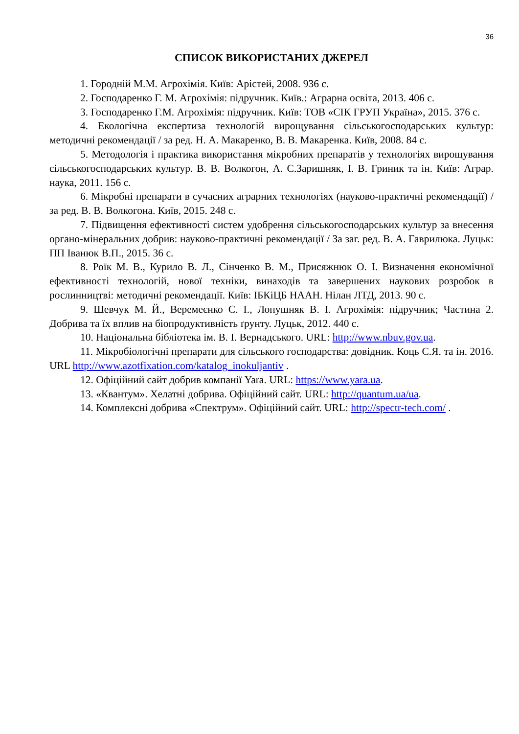36
СПИСОК ВИКОРИСТАНИХ ДЖЕРЕЛ
1. Городній М.М. Агрохімія. Київ: Арістей, 2008. 936 с.
2. Господаренко Г. М. Агрохімія: підручник. Київ.: Аграрна освіта, 2013. 406 с.
3. Господаренко Г.М. Агрохімія: підручник. Київ: ТОВ «СІК ГРУП Україна», 2015. 376 с.
4. Екологічна експертиза технологій вирощування сільськогосподарських культур: методичні рекомендації / за ред. Н. А. Макаренко, В. В. Макаренка. Київ, 2008. 84 с.
5. Методологія і практика використання мікробних препаратів у технологіях вирощування сільськогосподарських культур. В. В. Волкогон, А. С.Заришняк, І. В. Гриник та ін. Київ: Аграр. наука, 2011. 156 с.
6. Мікробні препарати в сучасних аграрних технологіях (науково-практичні рекомендації) / за ред. В. В. Волкогона. Київ, 2015. 248 с.
7. Підвищення ефективності систем удобрення сільськогосподарських культур за внесення органо-мінеральних добрив: науково-практичні рекомендації / За заг. ред. В. А. Гаврилюка. Луцьк: ПП Іванюк В.П., 2015. 36 с.
8. Роїк М. В., Курило В. Л., Сінченко В. М., Присяжнюк О. І. Визначення економічної ефективності технологій, нової техніки, винаходів та завершених наукових розробок в рослинництві: методичні рекомендації. Київ: ІБКіЦБ НААН. Нілан ЛТД, 2013. 90 с.
9. Шевчук М. Й., Веремеєнко С. І., Лопушняк В. І. Агрохімія: підручник; Частина 2. Добрива та їх вплив на біопродуктивність ґрунту. Луцьк, 2012. 440 с.
10. Національна бібліотека ім. В. І. Вернадського. URL: http://www.nbuv.gov.ua.
11. Мікробіологічні препарати для сільського господарства: довідник. Коць С.Я. та ін. 2016. URL http://www.azotfixation.com/katalog_inokuljantiv .
12. Офіційний сайт добрив компанії Yara. URL: https://www.yara.ua.
13. «Квантум». Хелатні добрива. Офіційний сайт. URL: http://quantum.ua/ua.
14. Комплексні добрива «Спектрум». Офіційний сайт. URL: http://spectr-tech.com/ .